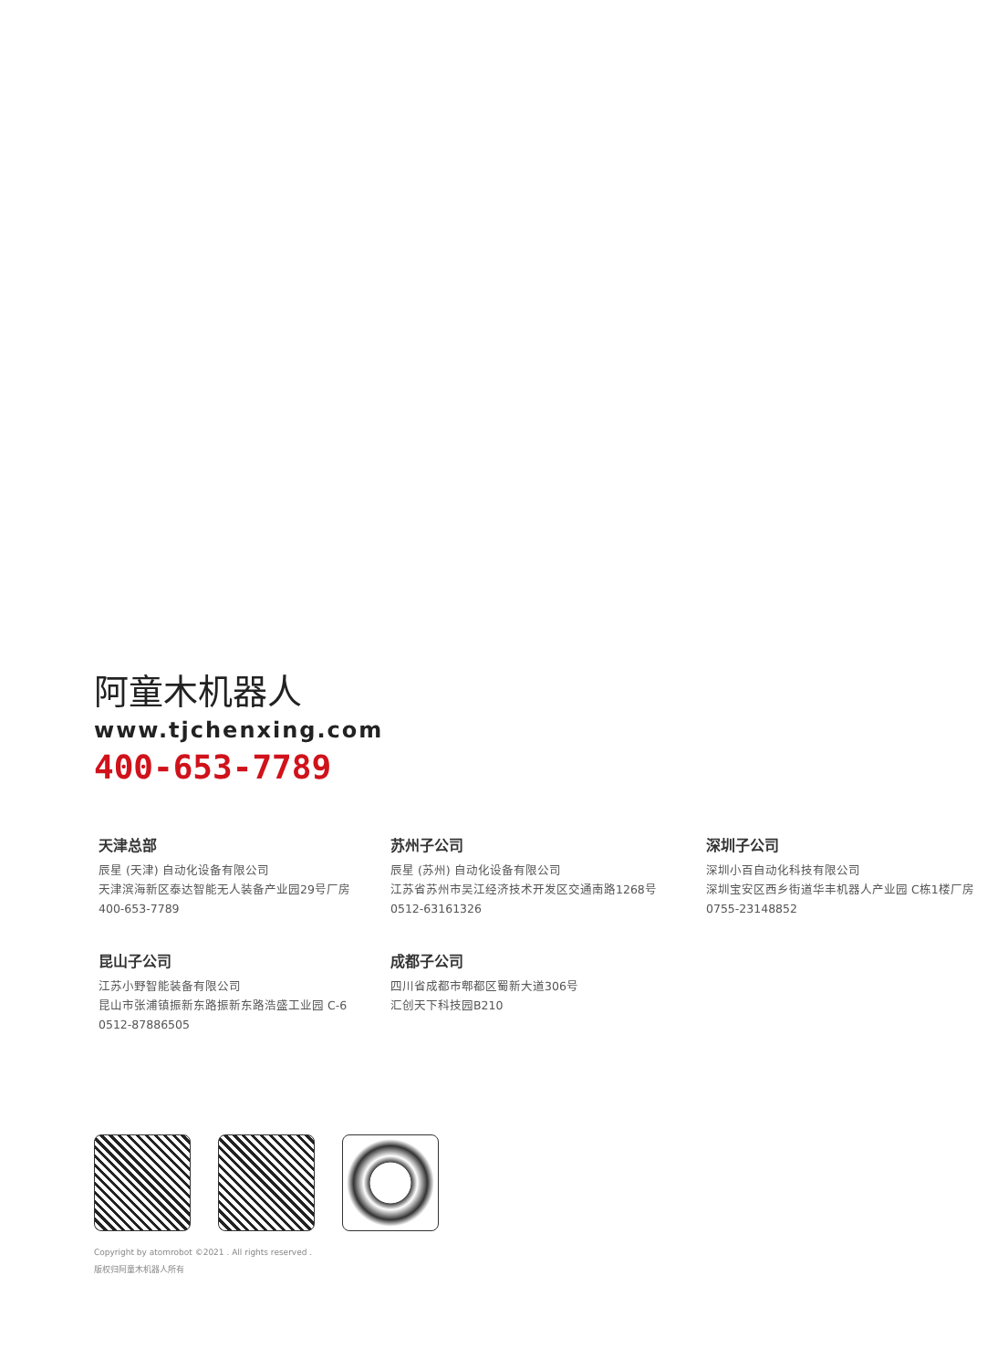阿童木机器人
www.tjchenxing.com
400-653-7789
天津总部
辰星 (天津) 自动化设备有限公司
天津滨海新区泰达智能无人装备产业园29号厂房
400-653-7789
苏州子公司
辰星 (苏州) 自动化设备有限公司
江苏省苏州市吴江经济技术开发区交通南路1268号
0512-63161326
深圳子公司
深圳小百自动化科技有限公司
深圳宝安区西乡街道华丰机器人产业园 C栋1楼厂房
0755-23148852
昆山子公司
江苏小野智能装备有限公司
昆山市张浦镇振新东路振新东路浩盛工业园 C-6
0512-87886505
成都子公司
四川省成都市郫都区蜀新大道306号
汇创天下科技园B210
Copyright by atomrobot ©2021 . All rights reserved .
版权归阿童木机器人所有